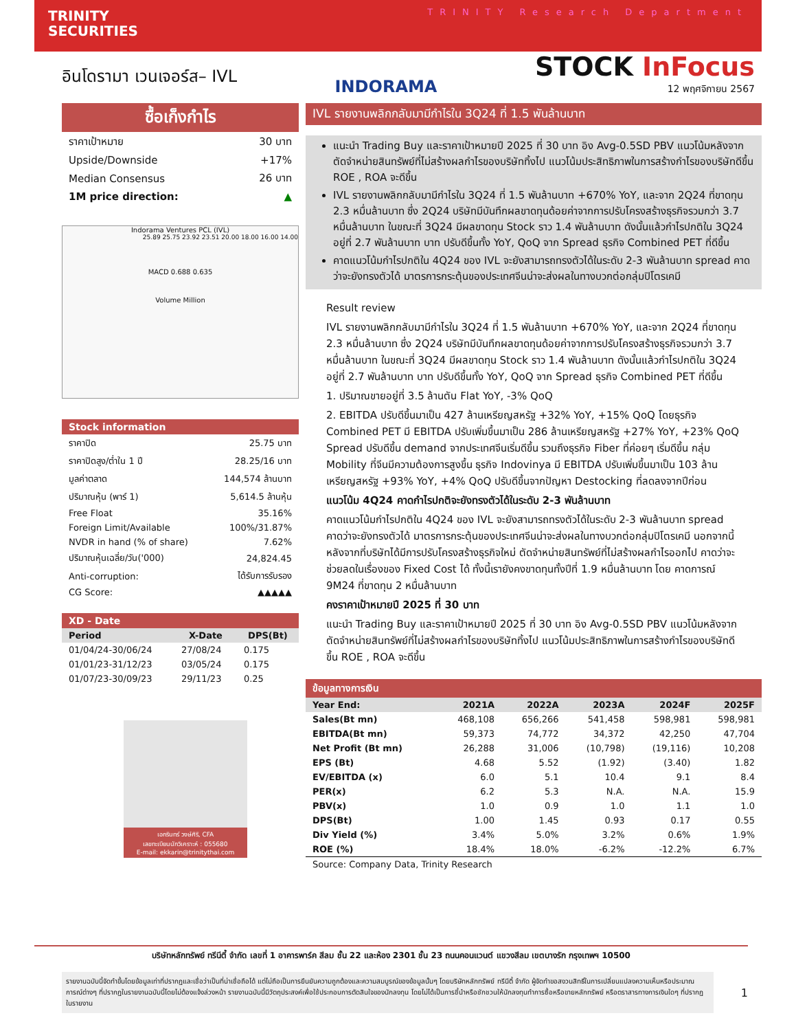TRINITY
SECURITIES
TRINITY Research Department
อินโดรามา เวนเจอร์ส– IVL
INDORAMA
STOCK InFocus
12 พฤศจิกายน 2567
ซื้อเก็งกำไร
| ราคาเป้าหมาย | 30 บาท |
| Upside/Downside | +17% |
| Median Consensus | 26 บาท |
| 1M price direction: | ▲ |
Indorama Ventures PCL (IVL)
25.89 25.75 23.92 23.51 20.00 18.00 16.00 14.00
MACD 0.688 0.635
Volume Million
Stock information
| ราคาปิด | 25.75 บาท |
| ราคาปิดสูง/ต่ำใน 1 ปี | 28.25/16 บาท |
| มูลค่าตลาด | 144,574 ล้านบาท |
| ปริมาณหุ้น (พาร์ 1) | 5,614.5 ล้านหุ้น |
| Free Float | 35.16% |
| Foreign Limit/Available | 100%/31.87% |
| NVDR in hand (% of share) | 7.62% |
| ปริมาณหุ้นเฉลี่ย/วัน('000) | 24,824.45 |
| Anti-corruption: | ได้รับการรับรอง |
| CG Score: | ▲▲▲▲▲ |
XD - Date
| Period | X-Date | DPS(Bt) |
| --- | --- | --- |
| 01/04/24-30/06/24 | 27/08/24 | 0.175 |
| 01/01/23-31/12/23 | 03/05/24 | 0.175 |
| 01/07/23-30/09/23 | 29/11/23 | 0.25 |
เอกรินทร์ วงษ์ศิริ, CFA
เลขทะเบียนนักวิเคราะห์ : 055680
E-mail: ekkarin@trinitythai.com
IVL รายงานพลิกกลับมามีกำไรใน 3Q24 ที่ 1.5 พันล้านบาท
แนะนำ Trading Buy และราคาเป้าหมายปี 2025 ที่ 30 บาท อิง Avg-0.5SD PBV แนวโน้มหลังจากตัดจำหน่ายสินทรัพย์ที่ไม่สร้างผลกำไรของบริษัททิ้งไป แนวโน้มประสิทธิภาพในการสร้างกำไรของบริษัทดีขึ้น ROE , ROA จะดีขึ้น
IVL รายงานพลิกกลับมามีกำไรใน 3Q24 ที่ 1.5 พันล้านบาท +670% YoY, และจาก 2Q24 ที่ขาดทุน 2.3 หมื่นล้านบาท ซึ่ง 2Q24 บริษัทมีบันทึกผลขาดทุนด้อยค่าจากการปรับโครงสร้างธุรกิจรวมกว่า 3.7 หมื่นล้านบาท ในขณะที่ 3Q24 มีผลขาดทุน Stock ราว 1.4 พันล้านบาท ดังนั้นแล้วกำไรปกติใน 3Q24 อยู่ที่ 2.7 พันล้านบาท บาท ปรับดีขึ้นทั้ง YoY, QoQ จาก Spread ธุรกิจ Combined PET ที่ดีขึ้น
คาดแนวโน้มกำไรปกติใน 4Q24 ของ IVL จะยังสามารถทรงตัวได้ในระดับ 2-3 พันล้านบาท spread คาดว่าจะยังทรงตัวได้ มาตรการกระตุ้นของประเทศจีนน่าจะส่งผลในทางบวกต่อกลุ่มปิโตรเคมี
Result review
IVL รายงานพลิกกลับมามีกำไรใน 3Q24 ที่ 1.5 พันล้านบาท +670% YoY, และจาก 2Q24 ที่ขาดทุน 2.3 หมื่นล้านบาท ซึ่ง 2Q24 บริษัทมีบันทึกผลขาดทุนด้อยค่าจากการปรับโครงสร้างธุรกิจรวมกว่า 3.7 หมื่นล้านบาท ในขณะที่ 3Q24 มีผลขาดทุน Stock ราว 1.4 พันล้านบาท ดังนั้นแล้วกำไรปกติใน 3Q24 อยู่ที่ 2.7 พันล้านบาท บาท ปรับดีขึ้นทั้ง YoY, QoQ จาก Spread ธุรกิจ Combined PET ที่ดีขึ้น
1. ปริมาณขายอยู่ที่ 3.5 ล้านตัน Flat YoY, -3% QoQ
2. EBITDA ปรับดีขึ้นมาเป็น 427 ล้านเหรียญสหรัฐ +32% YoY, +15% QoQ โดยธุรกิจ Combined PET มี EBITDA ปรับเพิ่มขึ้นมาเป็น 286 ล้านเหรียญสหรัฐ +27% YoY, +23% QoQ Spread ปรับดีขึ้น demand จากประเทศจีนเริ่มดีขึ้น รวมถึงธุรกิจ Fiber ที่ค่อยๆ เริ่มดีขึ้น กลุ่ม Mobility ที่จีนมีความต้องการสูงขึ้น ธุรกิจ Indovinya มี EBITDA ปรับเพิ่มขึ้นมาเป็น 103 ล้านเหรียญสหรัฐ +93% YoY, +4% QoQ ปรับดีขึ้นจากปัญหา Destocking ที่ลดลงจากปีก่อน
แนวโน้ม 4Q24 คาดกำไรปกติจะยังทรงตัวได้ในระดับ 2-3 พันล้านบาท
คาดแนวโน้มกำไรปกติใน 4Q24 ของ IVL จะยังสามารถทรงตัวได้ในระดับ 2-3 พันล้านบาท spread คาดว่าจะยังทรงตัวได้ มาตรการกระตุ้นของประเทศจีนน่าจะส่งผลในทางบวกต่อกลุ่มปิโตรเคมี นอกจากนี้หลังจากที่บริษัทได้มีการปรับโครงสร้างธุรกิจใหม่ ตัดจำหน่ายสินทรัพย์ที่ไม่สร้างผลกำไรออกไป คาดว่าจะช่วยลดในเรื่องของ Fixed Cost ได้ ทั้งนี้เรายังคงขาดทุนทั้งปีที่ 1.9 หมื่นล้านบาท โดย คาดการณ์ 9M24 ที่ขาดทุน 2 หมื่นล้านบาท
คงราคาเป้าหมายปี 2025 ที่ 30 บาท
แนะนำ Trading Buy และราคาเป้าหมายปี 2025 ที่ 30 บาท อิง Avg-0.5SD PBV แนวโน้มหลังจากตัดจำหน่ายสินทรัพย์ที่ไม่สร้างผลกำไรของบริษัททิ้งไป แนวโน้มประสิทธิภาพในการสร้างกำไรของบริษัทดีขึ้น ROE , ROA จะดีขึ้น
ข้อมูลทางการเงิน
| Year End: | 2021A | 2022A | 2023A | 2024F | 2025F |
| --- | --- | --- | --- | --- | --- |
| Sales(Bt mn) | 468,108 | 656,266 | 541,458 | 598,981 | 598,981 |
| EBITDA(Bt mn) | 59,373 | 74,772 | 34,372 | 42,250 | 47,704 |
| Net Profit (Bt mn) | 26,288 | 31,006 | (10,798) | (19,116) | 10,208 |
| EPS (Bt) | 4.68 | 5.52 | (1.92) | (3.40) | 1.82 |
| EV/EBITDA (x) | 6.0 | 5.1 | 10.4 | 9.1 | 8.4 |
| PER(x) | 6.2 | 5.3 | N.A. | N.A. | 15.9 |
| PBV(x) | 1.0 | 0.9 | 1.0 | 1.1 | 1.0 |
| DPS(Bt) | 1.00 | 1.45 | 0.93 | 0.17 | 0.55 |
| Div Yield (%) | 3.4% | 5.0% | 3.2% | 0.6% | 1.9% |
| ROE (%) | 18.4% | 18.0% | -6.2% | -12.2% | 6.7% |
Source: Company Data, Trinity Research
บริษัทหลักทรัพย์ ทรีนีตี้ จำกัด เลขที่ 1 อาคารพาร์ค สีลม ชั้น 22 และห้อง 2301 ชั้น 23 ถนนคอนแวนต์ แขวงสีลม เขตบางรัก กรุงเทพฯ 10500
รายงานฉบับนี้จัดทำขึ้นโดยข้อมูลเท่าที่ปรากฏและเชื่อว่าเป็นที่น่าเชื่อถือได้ แต่ไม่ถือเป็นการยืนยันความถูกต้องและความสมบูรณ์ของข้อมูลนั้นๆ โดยบริษัทหลักทรัพย์ ทรีนีตี้ จำกัด ผู้จัดทำขอสงวนสิทธิ์ในการเปลี่ยนแปลงความเห็นหรือประมาณการณ์ต่างๆ ที่ปรากฏในรายงานฉบับนี้โดยไม่ต้องแจ้งล่วงหน้า รายงานฉบับนี้มีวัตถุประสงค์เพื่อใช้ประกอบการตัดสินใจของนักลงทุน โดยไม่ได้เป็นการชี้นำหรือชักชวนให้นักลงทุนทำการซื้อหรือขายหลักทรัพย์ หรือตราสารทางการเงินใดๆ ที่ปรากฏในรายงาน
1